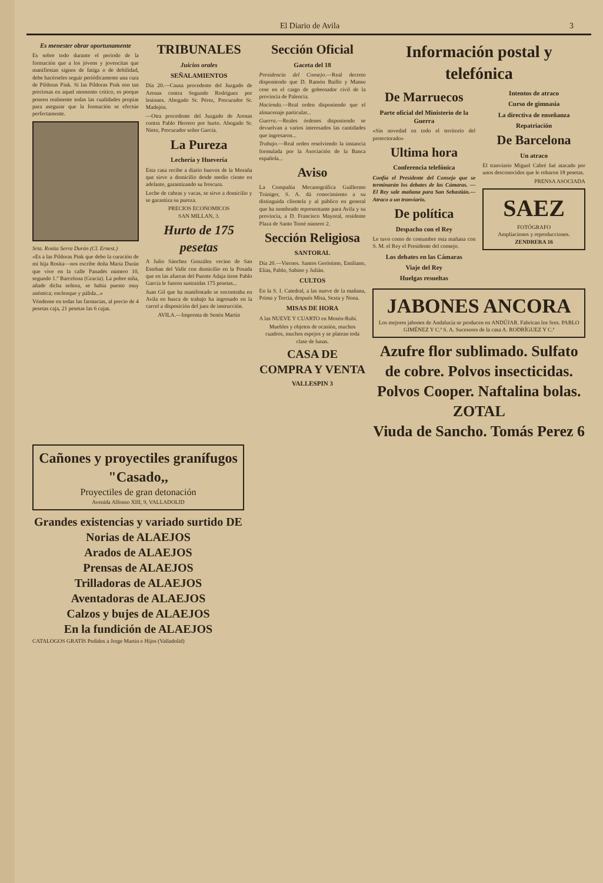El Diario de Avila 3
Es menester obrar oportunamente
Es sobre todo durante el periodo de la formación que a los jóvens y jovencitas que manifiestan signos de fatiga o de debilidad, debe hacérseles seguir periódicamente una cura de Píldoras Pink. Si las Píldoras Pink son tan preciosas en aquel momento crítico, es porque poseen realmente todas las cualidades propias para asegurar que la formación se efectúe perfectamente.
Srta. Rosita Serra Durán (Cl. Ernest.)
«Es a las Píldoras Pink que debo la curación de mi hija Rosita—nos escribe doña María Durán que vive en la calle Panadés número 10, segundo 1.º Barcelona (Gracia). La pobre niña, añade dicha señora, se había puesto muy anémica; enclenque y pálida...»
Véndense en todas las farmacias, al precio de 4 pesetas caja, 21 pesetas las 6 cajas.
TRIBUNALES
Juicios orales
SEÑALAMIENTOS
Día 20.—Causa procedente del Juzgado de Arenas contra Segundo Rodríguez por lesiones. Abogado Sr. Pérez, Procurador Sr. Madejón.
—Otra procedente del Juzgado de Arenas contra Pablo Herrero por hurto. Abogado Sr. Nieto, Procurador señor García.
La Pureza
Lechería y Huevería
Esta casa recibe a diario huevos de la Moraña que sirve a domicilio desde medio ciento en adelante, garantizando su frescura.
Leche de cabras y vacas, se sirve a domicilio y se garantiza su pureza.
PRECIOS ECONOMICOS
SAN MILLAN, 3.
Hurto de 175 pesetas
A Julio Sánchez González vecino de San Esteban del Valle con domicilio en la Posada que en las afueras del Puente Adaja tiene Pablo García le fueron sustraídas 175 pesetas...
Juan Gil que ha manifestado se encontraba en Avila en busca de trabajo ha ingresado en la carcel a disposición del juez de instrucción.
AVILA.—Imprenta de Senén Martín
Sección Oficial
Gaceta del 18
Presidencia del Consejo.—Real decreto disponiendo que D. Ramón Baillo y Manso cese en el cargo de gobernador civil de la provincia de Palencia.
Hacienda.—Real orden disponiendo que el almacenaje particular...
Guerra.—Reales órdenes disponiendo se devuelvan a varios interesados las cantidades que ingresaron...
Trabajo.—Real orden resolviendo la instancia formulada por la Asociación de la Banca española...
Aviso
La Compañía Mecanográfica Guillermo Trúniger, S. A. dá conocimiento a su distinguida clientela y al público en general que ha nombrado representante para Avila y su provincia, a D. Francisco Mayoral, residente Plaza de Santo Tomé número 2.
Sección Religiosa
SANTORAL
Día 20.—Viernes. Santos Gerónimo, Emiliano, Elías, Pablo, Sabino y Julián.
CULTOS
En la S. I. Catedral, a las nueve de la mañana, Prima y Tercia, después Misa, Sexta y Nona.
MISAS DE HORA
A las NUEVE Y CUARTO en Mosén-Rubí.
Muebles y objetos de ocasión, muchos cuadros, muchos espejos y se platean toda clase de lunas.
CASA DE COMPRA Y VENTA
VALLESPIN 3
Información postal y telefónica
De Marruecos
Parte oficial del Ministerio de la Guerra
«Sin novedad en todo el territorio del protectorado»
Ultima hora
Conferencia telefónica
Confía el Presidente del Consejo que se terminarán los debates de las Cámaras. —El Rey sale mañana para San Sebastián.—Atraco a un tranviario.
De política
Despacho con el Rey
Le tuvo como de costumbre esta mañana con S. M. el Rey el Presidente del consejo.
Los debates en las Cámaras
Viaje del Rey
Huelgas resueltas
Intentos de atraco
Curso de gimnasia
La directiva de enseñanza
Repatriación
De Barcelona
Un atraco
El tranviario Miguel Cabré fué atacado por unos desconocidos que le robaron 18 pesetas.
PRENSA ASOCIADA
SAEZ
FOTÓGRAFO
Ampliaciones y reproducciones.
ZENDRERA 16
JABONES ANCORA
Los mejores jabones de Andalucía se producen en ANDÚJAR. Fabrican los Sres. PABLO GIMÉNEZ Y C.ª S. A. Sucesores de la casa A. RODRÍGUEZ Y C.ª
Azufre flor sublimado. Sulfato de cobre. Polvos insecticidas. Polvos Cooper. Naftalina bolas.
ZOTAL
Viuda de Sancho. Tomás Perez 6
Cañones y proyectiles granífugos "Casado,,
Proyectiles de gran detonación
Avenida Alfonso XIII, 9, VALLADOLID
Grandes existencias y variado surtido DE
Norias de ALAEJOS
Arados de ALAEJOS
Prensas de ALAEJOS
Trilladoras de ALAEJOS
Aventadoras de ALAEJOS
Calzos y bujes de ALAEJOS
En la fundición de ALAEJOS
CATALOGOS GRATIS Pedidos a Jorge Martín e Hijos (Valladolid)